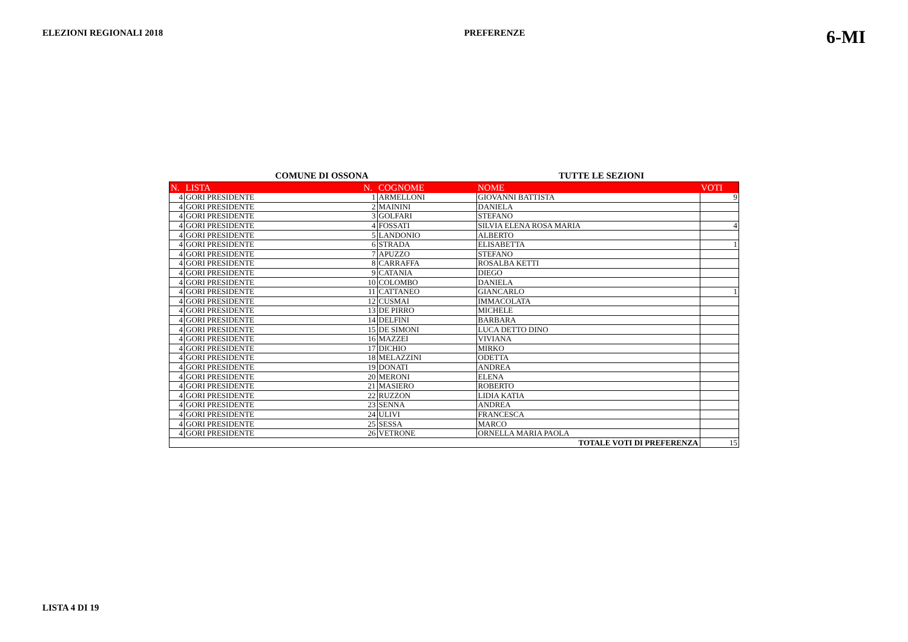ELEZIONI REGIONALI 2018 PREFERENZE 6-MI
COMUNE DI OSSONA TUTTE LE SEZIONI
| N. | LISTA | N. | COGNOME | NOME | VOTI |
| --- | --- | --- | --- | --- | --- |
| 4 | GORI PRESIDENTE | 1 | ARMELLONI | GIOVANNI BATTISTA | 9 |
| 4 | GORI PRESIDENTE | 2 | MAININI | DANIELA | |
| 4 | GORI PRESIDENTE | 3 | GOLFARI | STEFANO | |
| 4 | GORI PRESIDENTE | 4 | FOSSATI | SILVIA ELENA ROSA MARIA | 4 |
| 4 | GORI PRESIDENTE | 5 | LANDONIO | ALBERTO | |
| 4 | GORI PRESIDENTE | 6 | STRADA | ELISABETTA | 1 |
| 4 | GORI PRESIDENTE | 7 | APUZZO | STEFANO | |
| 4 | GORI PRESIDENTE | 8 | CARRAFFA | ROSALBA KETTI | |
| 4 | GORI PRESIDENTE | 9 | CATANIA | DIEGO | |
| 4 | GORI PRESIDENTE | 10 | COLOMBO | DANIELA | |
| 4 | GORI PRESIDENTE | 11 | CATTANEO | GIANCARLO | 1 |
| 4 | GORI PRESIDENTE | 12 | CUSMAI | IMMACOLATA | |
| 4 | GORI PRESIDENTE | 13 | DE PIRRO | MICHELE | |
| 4 | GORI PRESIDENTE | 14 | DELFINI | BARBARA | |
| 4 | GORI PRESIDENTE | 15 | DE SIMONI | LUCA DETTO DINO | |
| 4 | GORI PRESIDENTE | 16 | MAZZEI | VIVIANA | |
| 4 | GORI PRESIDENTE | 17 | DICHIO | MIRKO | |
| 4 | GORI PRESIDENTE | 18 | MELAZZINI | ODETTA | |
| 4 | GORI PRESIDENTE | 19 | DONATI | ANDREA | |
| 4 | GORI PRESIDENTE | 20 | MERONI | ELENA | |
| 4 | GORI PRESIDENTE | 21 | MASIERO | ROBERTO | |
| 4 | GORI PRESIDENTE | 22 | RUZZON | LIDIA KATIA | |
| 4 | GORI PRESIDENTE | 23 | SENNA | ANDREA | |
| 4 | GORI PRESIDENTE | 24 | ULIVI | FRANCESCA | |
| 4 | GORI PRESIDENTE | 25 | SESSA | MARCO | |
| 4 | GORI PRESIDENTE | 26 | VETRONE | ORNELLA MARIA PAOLA | |
| TOTALE VOTI DI PREFERENZA | | | | | 15 |
LISTA 4 DI 19